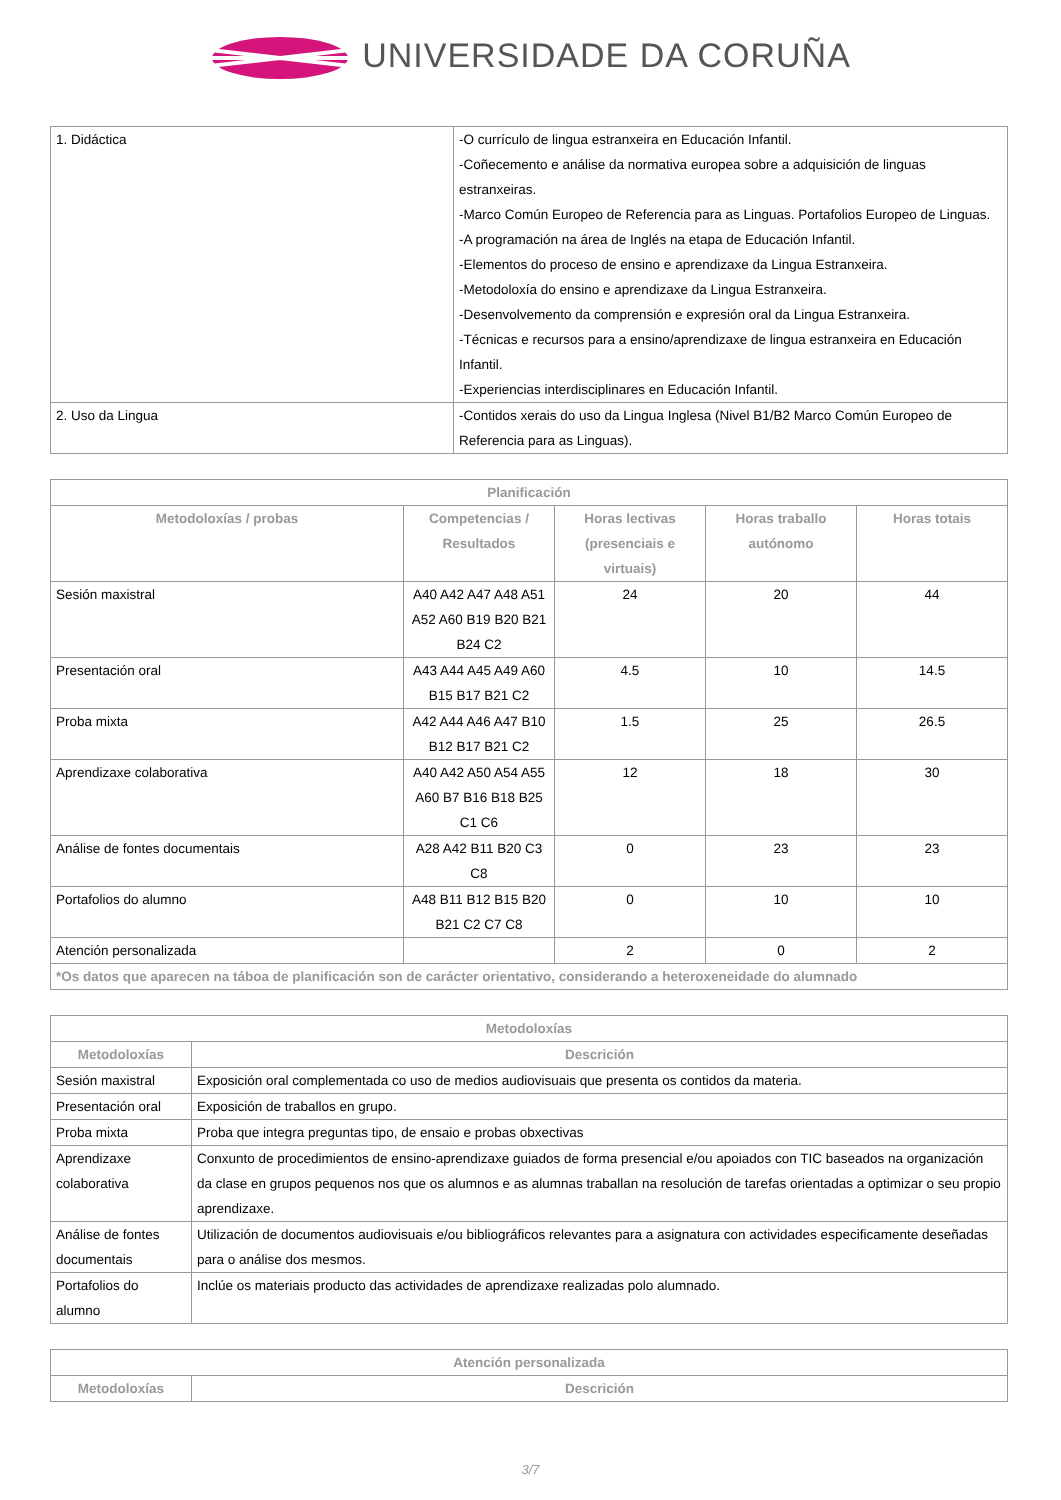UNIVERSIDADE DA CORUÑA
| 1. Didáctica | -O currículo de lingua estranxeira en Educación Infantil. -Coñecemento e análise da normativa europea sobre a adquisición de linguas estranxeiras. -Marco Común Europeo de Referencia para as Linguas. Portafolios Europeo de Linguas. -A programación na área de Inglés na etapa de Educación Infantil. -Elementos do proceso de ensino e aprendizaxe da Lingua Estranxeira. -Metodoloxía do ensino e aprendizaxe da Lingua Estranxeira. -Desenvolvemento da comprensión e expresión oral da Lingua Estranxeira. -Técnicas e recursos para a ensino/aprendizaxe de lingua estranxeira en Educación Infantil. -Experiencias interdisciplinares en Educación Infantil. |
| 2. Uso da Lingua | -Contidos xerais do uso da Lingua Inglesa (Nivel B1/B2 Marco Común Europeo de Referencia para as Linguas). |
| Planificación | | | | |
| --- | --- | --- | --- | --- |
| Metodoloxías / probas | Competencias / Resultados | Horas lectivas (presenciais e virtuais) | Horas traballo autónomo | Horas totais |
| Sesión maxistral | A40 A42 A47 A48 A51 A52 A60 B19 B20 B21 B24 C2 | 24 | 20 | 44 |
| Presentación oral | A43 A44 A45 A49 A60 B15 B17 B21 C2 | 4.5 | 10 | 14.5 |
| Proba mixta | A42 A44 A46 A47 B10 B12 B17 B21 C2 | 1.5 | 25 | 26.5 |
| Aprendizaxe colaborativa | A40 A42 A50 A54 A55 A60 B7 B16 B18 B25 C1 C6 | 12 | 18 | 30 |
| Análise de fontes documentais | A28 A42 B11 B20 C3 C8 | 0 | 23 | 23 |
| Portafolios do alumno | A48 B11 B12 B15 B20 B21 C2 C7 C8 | 0 | 10 | 10 |
| Atención personalizada | | 2 | 0 | 2 |
| *Os datos que aparecen na táboa de planificación son de carácter orientativo, considerando a heteroxeneidade do alumnado | | | | |
| Metodoloxías | |
| --- | --- |
| Metodoloxías | Descrición |
| Sesión maxistral | Exposición oral complementada co uso de medios audiovisuais que presenta os contidos da materia. |
| Presentación oral | Exposición de traballos en grupo. |
| Proba mixta | Proba que integra preguntas tipo, de ensaio e probas obxectivas |
| Aprendizaxe colaborativa | Conxunto de procedimientos de ensino-aprendizaxe guiados de forma presencial e/ou apoiados con TIC baseados na organización da clase en grupos pequenos nos que os alumnos e as alumnas traballan na resolución de tarefas orientadas a optimizar o seu propio aprendizaxe. |
| Análise de fontes documentais | Utilización de documentos audiovisuais e/ou bibliográficos relevantes para a asignatura con actividades especificamente deseñadas para o análise dos mesmos. |
| Portafolios do alumno | Inclúe os materiais producto das actividades de aprendizaxe realizadas polo alumnado. |
| Atención personalizada | |
| --- | --- |
| Metodoloxías | Descrición |
3/7